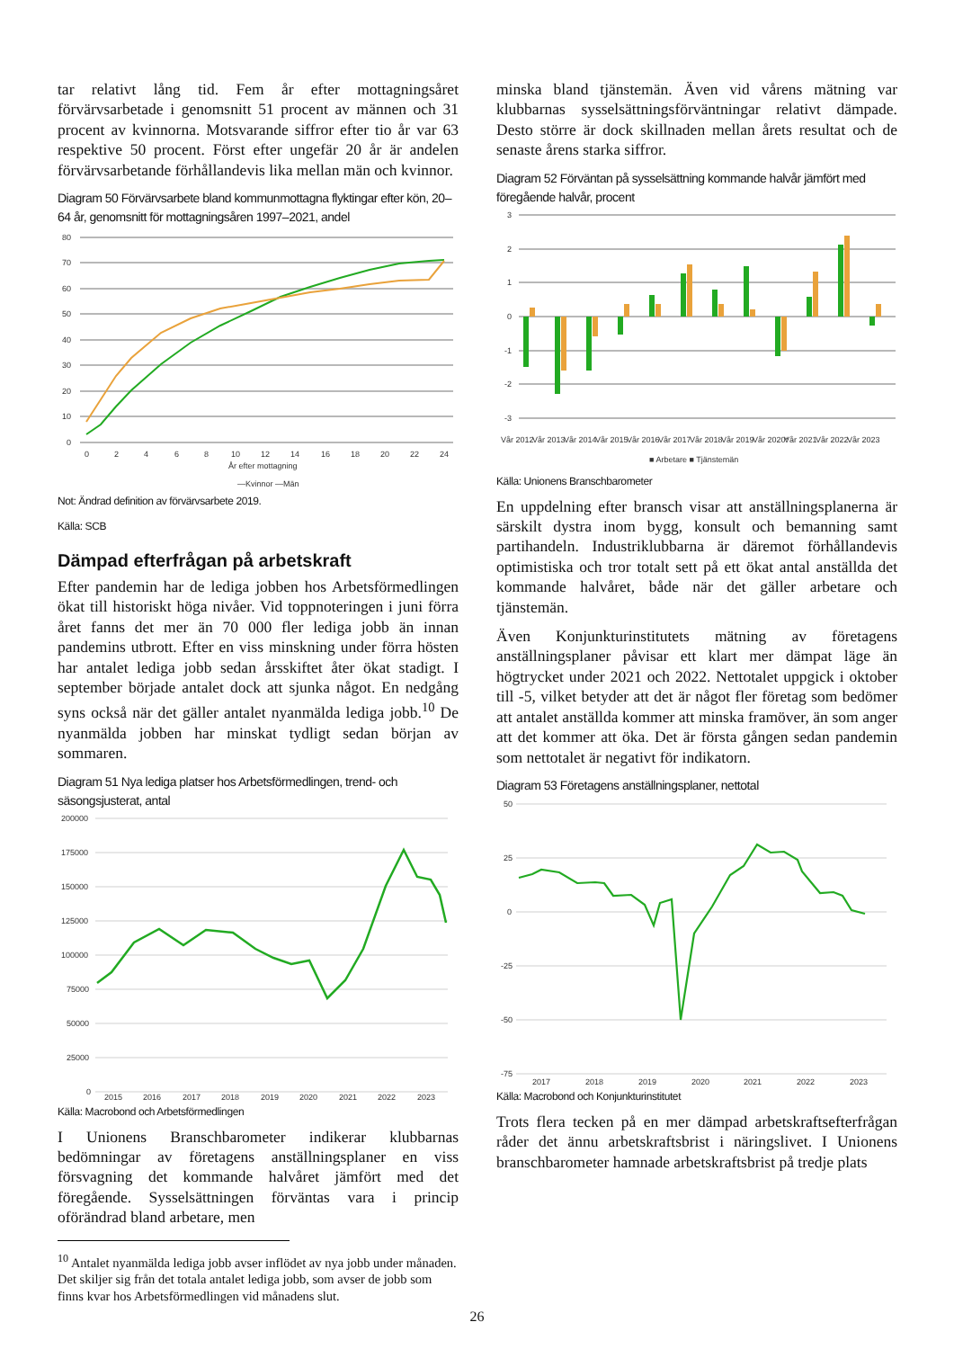tar relativt lång tid. Fem år efter mottagningsåret förvärvsarbetade i genomsnitt 51 procent av männen och 31 procent av kvinnorna. Motsvarande siffror efter tio år var 63 respektive 50 procent. Först efter ungefär 20 år är andelen förvärvsarbetande förhållandevis lika mellan män och kvinnor.
Diagram 50 Förvärvsarbete bland kommunmottagna flyktingar efter kön, 20–64 år, genomsnitt för mottagningsåren 1997–2021, andel
80
70
60
50
40
30
20
10
0
0
2
4
6
8
10
12
14
16
18
20
22
24
År efter mottagning
—Kvinnor —Män
Not: Ändrad definition av förvärvsarbete 2019.
Källa: SCB
Dämpad efterfrågan på arbetskraft
Efter pandemin har de lediga jobben hos Arbetsförmedlingen ökat till historiskt höga nivåer. Vid toppnoteringen i juni förra året fanns det mer än 70 000 fler lediga jobb än innan pandemins utbrott. Efter en viss minskning under förra hösten har antalet lediga jobb sedan årsskiftet åter ökat stadigt. I september började antalet dock att sjunka något. En nedgång syns också när det gäller antalet nyanmälda lediga jobb.<sup>10</sup> De nyanmälda jobben har minskat tydligt sedan början av sommaren.
Diagram 51 Nya lediga platser hos Arbetsförmedlingen, trend- och säsongsjusterat, antal
200000
175000
150000
125000
100000
75000
50000
25000
0
2015
2016
2017
2018
2019
2020
2021
2022
2023
Källa: Macrobond och Arbetsförmedlingen
I Unionens Branschbarometer indikerar klubbarnas bedömningar av företagens anställningsplaner en viss försvagning det kommande halvåret jämfört med det föregående. Sysselsättningen förväntas vara i princip oförändrad bland arbetare, men
<sup>10</sup> Antalet nyanmälda lediga jobb avser inflödet av nya jobb under månaden. Det skiljer sig från det totala antalet lediga jobb, som avser de jobb som finns kvar hos Arbetsförmedlingen vid månadens slut.
minska bland tjänstemän. Även vid vårens mätning var klubbarnas sysselsättningsförväntningar relativt dämpade. Desto större är dock skillnaden mellan årets resultat och de senaste årens starka siffror.
Diagram 52 Förväntan på sysselsättning kommande halvår jämfört med föregående halvår, procent
3
2
1
0
-1
-2
-3
Vår 2012
Vår 2013
Vår 2014
Vår 2015
Vår 2016
Vår 2017
Vår 2018
Vår 2019
Vår 2020*
Vår 2021
Vår 2022
Vår 2023
■ Arbetare ■ Tjänstemän
Källa: Unionens Branschbarometer
En uppdelning efter bransch visar att anställningsplanerna är särskilt dystra inom bygg, konsult och bemanning samt partihandeln. Industriklubbarna är däremot förhållandevis optimistiska och tror totalt sett på ett ökat antal anställda det kommande halvåret, både när det gäller arbetare och tjänstemän.
Även Konjunkturinstitutets mätning av företagens anställningsplaner påvisar ett klart mer dämpat läge än högtrycket under 2021 och 2022. Nettotalet uppgick i oktober till -5, vilket betyder att det är något fler företag som bedömer att antalet anställda kommer att minska framöver, än som anger att det kommer att öka. Det är första gången sedan pandemin som nettotalet är negativt för indikatorn.
Diagram 53 Företagens anställningsplaner, nettotal
50
25
0
-25
-50
-75
2017
2018
2019
2020
2021
2022
2023
Källa: Macrobond och Konjunkturinstitutet
Trots flera tecken på en mer dämpad arbetskraftsefterfrågan råder det ännu arbetskraftsbrist i näringslivet. I Unionens branschbarometer hamnade arbetskraftsbrist på tredje plats
26